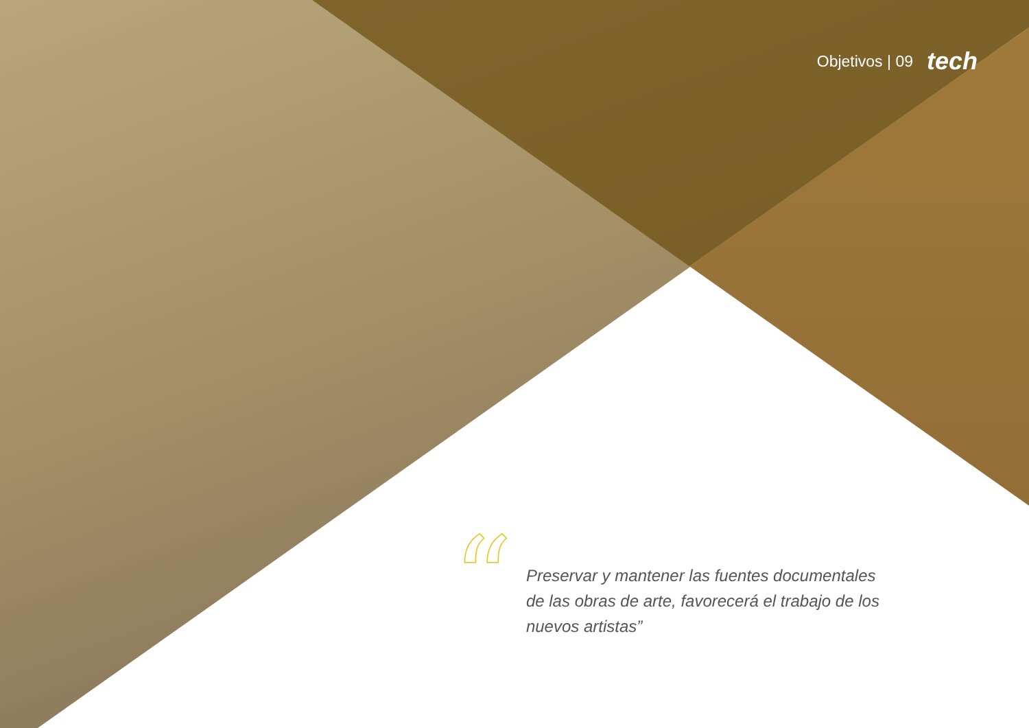Objetivos | 09 tech
“
Preservar y mantener las fuentes documentales de las obras de arte, favorecerá el trabajo de los nuevos artistas”